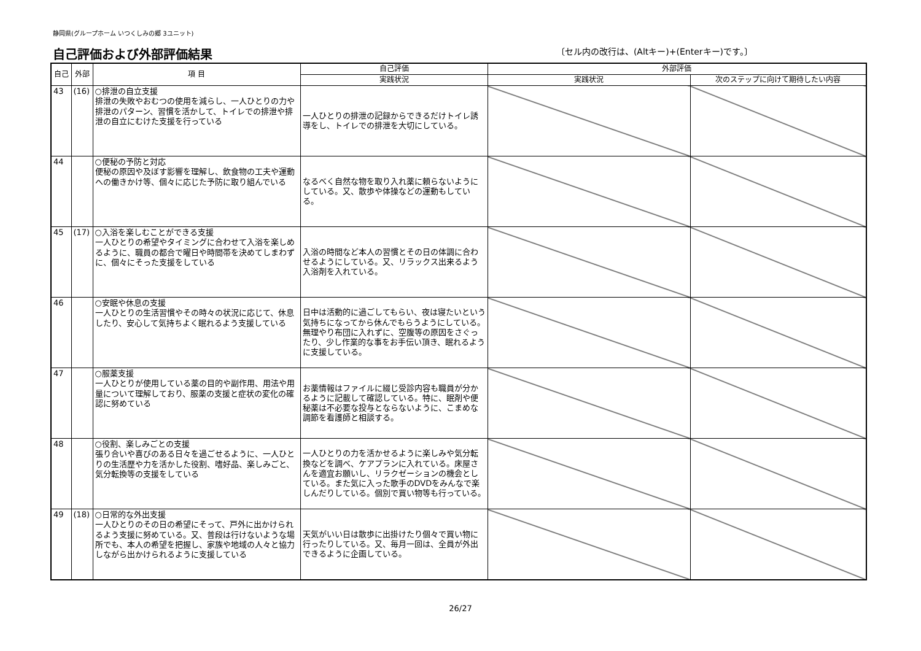静岡県(グループホーム いつくしみの郷 3ユニット)
自己評価および外部評価結果
〔セル内の改行は、(Altキー)+(Enterキー)です。〕
| 自己 | 外部 | 項 目 | 自己評価 | 外部評価 | |
| --- | --- | --- | --- | --- | --- |
| | | | 実践状況 | 実践状況 | 次のステップに向けて期待したい内容 |
| 43 | (16) | ○排泄の自立支援 排泄の失敗やおむつの使用を減らし、一人ひとりの力や排泄のパターン、習慣を活かして、トイレでの排泄や排泄の自立にむけた支援を行っている | 一人ひとりの排泄の記録からできるだけトイレ誘導をし、トイレでの排泄を大切にしている。 | | |
| 44 | | ○便秘の予防と対応 便秘の原因や及ぼす影響を理解し、飲食物の工夫や運動への働きかけ等、個々に応じた予防に取り組んでいる | なるべく自然な物を取り入れ薬に頼らないようにしている。又、散歩や体操などの運動もしている。 | | |
| 45 | (17) | ○入浴を楽しむことができる支援 一人ひとりの希望やタイミングに合わせて入浴を楽しめるように、職員の都合で曜日や時間帯を決めてしまわずに、個々にそった支援をしている | 入浴の時間など本人の習慣とその日の体調に合わせるようにしている。又、リラックス出来るよう入浴剤を入れている。 | | |
| 46 | | ○安眠や休息の支援 一人ひとりの生活習慣やその時々の状況に応じて、休息したり、安心して気持ちよく眠れるよう支援している | 日中は活動的に過ごしてもらい、夜は寝たいという気持ちになってから休んでもらうようにしている。無理やり布団に入れずに、空腹等の原因をさぐったり、少し作業的な事をお手伝い頂き、眠れるように支援している。 | | |
| 47 | | ○服薬支援 一人ひとりが使用している薬の目的や副作用、用法や用量について理解しており、服薬の支援と症状の変化の確認に努めている | お薬情報はファイルに綴じ受診内容も職員が分かるように記載して確認している。特に、眠剤や便秘薬は不必要な投与とならないように、こまめな調節を看護師と相談する。 | | |
| 48 | | ○役割、楽しみごとの支援 張り合いや喜びのある日々を過ごせるように、一人ひとりの生活歴や力を活かした役割、嗜好品、楽しみごと、気分転換等の支援をしている | 一人ひとりの力を活かせるように楽しみや気分転換などを調べ、ケアプランに入れている。床屋さんを適宜お願いし、リラクゼーションの機会としている。また気に入った歌手のDVDをみんなで楽しんだりしている。個別で買い物等も行っている。 | | |
| 49 | (18) | ○日常的な外出支援 一人ひとりのその日の希望にそって、戸外に出かけられるよう支援に努めている。又、普段は行けないような場所でも、本人の希望を把握し、家族や地域の人々と協力しながら出かけられるように支援している | 天気がいい日は散歩に出掛けたり個々で買い物に行ったりしている。又、毎月一回は、全員が外出できるように企画している。 | | |
26/27